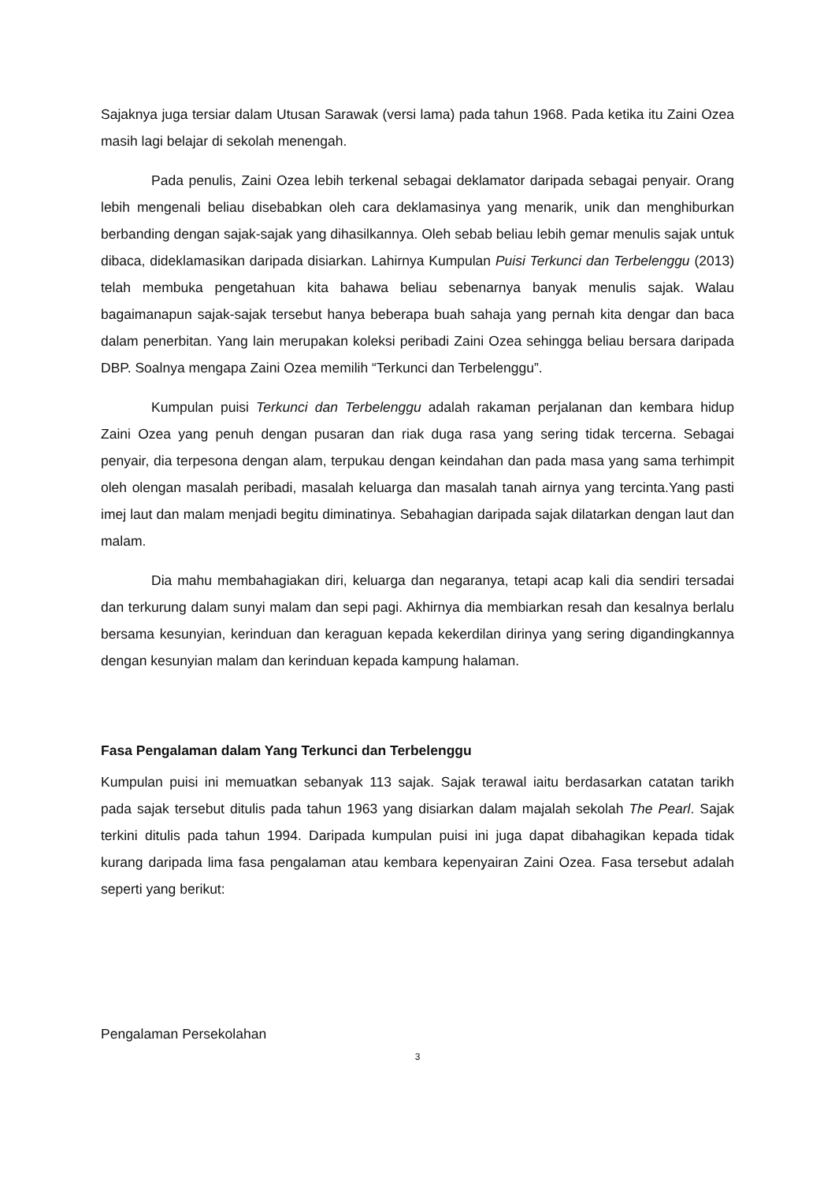Sajaknya juga tersiar dalam Utusan Sarawak (versi lama) pada tahun 1968. Pada ketika itu Zaini Ozea masih lagi belajar di sekolah menengah.
Pada penulis, Zaini Ozea lebih terkenal sebagai deklamator daripada sebagai penyair. Orang lebih mengenali beliau disebabkan oleh cara deklamasinya yang menarik, unik dan menghiburkan berbanding dengan sajak-sajak yang dihasilkannya. Oleh sebab beliau lebih gemar menulis sajak untuk dibaca, dideklamasikan daripada disiarkan. Lahirnya Kumpulan Puisi Terkunci dan Terbelenggu (2013) telah membuka pengetahuan kita bahawa beliau sebenarnya banyak menulis sajak. Walau bagaimanapun sajak-sajak tersebut hanya beberapa buah sahaja yang pernah kita dengar dan baca dalam penerbitan. Yang lain merupakan koleksi peribadi Zaini Ozea sehingga beliau bersara daripada DBP. Soalnya mengapa Zaini Ozea memilih “Terkunci dan Terbelenggu”.
Kumpulan puisi Terkunci dan Terbelenggu adalah rakaman perjalanan dan kembara hidup Zaini Ozea yang penuh dengan pusaran dan riak duga rasa yang sering tidak tercerna. Sebagai penyair, dia terpesona dengan alam, terpukau dengan keindahan dan pada masa yang sama terhimpit oleh olengan masalah peribadi, masalah keluarga dan masalah tanah airnya yang tercinta.Yang pasti imej laut dan malam menjadi begitu diminatinya. Sebahagian daripada sajak dilatarkan dengan laut dan malam.
Dia mahu membahagiakan diri, keluarga dan negaranya, tetapi acap kali dia sendiri tersadai dan terkurung dalam sunyi malam dan sepi pagi. Akhirnya dia membiarkan resah dan kesalnya berlalu bersama kesunyian, kerinduan dan keraguan kepada kekerdilan dirinya yang sering digandingkannya dengan kesunyian malam dan kerinduan kepada kampung halaman.
Fasa Pengalaman dalam Yang Terkunci dan Terbelenggu
Kumpulan puisi ini memuatkan sebanyak 113 sajak. Sajak terawal iaitu berdasarkan catatan tarikh pada sajak tersebut ditulis pada tahun 1963 yang disiarkan dalam majalah sekolah The Pearl. Sajak terkini ditulis pada tahun 1994. Daripada kumpulan puisi ini juga dapat dibahagikan kepada tidak kurang daripada lima fasa pengalaman atau kembara kepenyairan Zaini Ozea. Fasa tersebut adalah seperti yang berikut:
Pengalaman Persekolahan
3